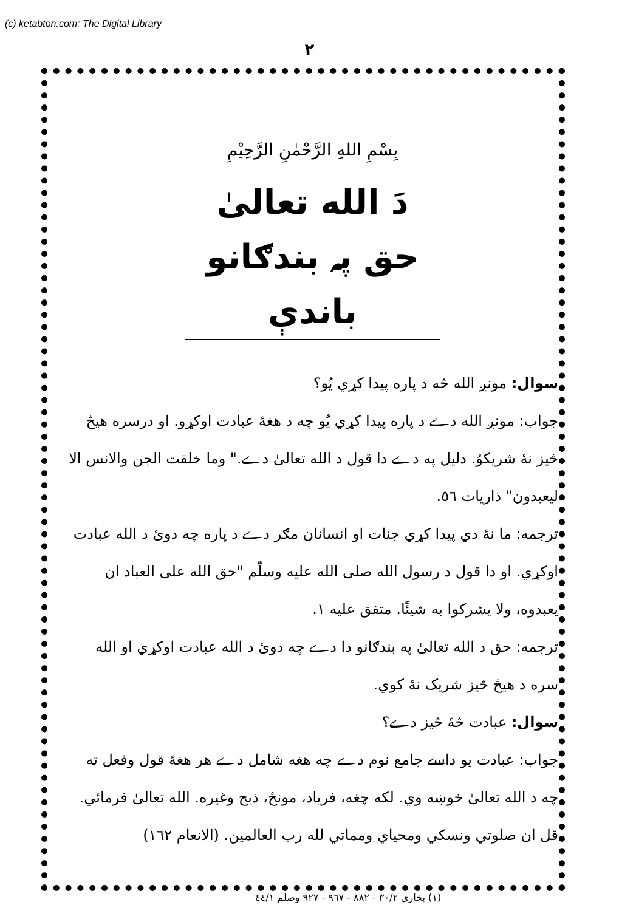(c) ketabton.com: The Digital Library
۲
بِسْمِ اللهِ الرَّحْمٰنِ الرَّحِيْمِ
دَ الله تعالىٰ حق پہ بندګانو باندې
سوال: مونږ الله څه د پاره پيدا کړي يُو؟
جواب: مونږ الله دے د پاره پيدا کړي يُو چه د هغهٔ عبادت اوکړو. او درسره هيڅ څيز نهٔ شريکوُ. دليل په دے دا قول د الله تعالىٰ دے." وما خلقت الجن والانس الا ليعبدون" ذاريات ٥٦.
ترجمه: ما نهٔ دي پيدا کړي جنات او انسانان مګر دے د پاره چه دوئ د الله عبادت اوکړي. او دا قول د رسول الله صلى الله عليه وسلّم "حق الله على العباد ان يعبدوه، ولا يشركوا به شيئًا. متفق عليه ١.
ترجمه: حق د الله تعالىٰ په بندګانو دا دے چه دوئ د الله عبادت اوکړي او الله سره د هيڅ څيز شريک نهٔ کوي.
سوال: عبادت څهٔ څيز دے؟
جواب: عبادت يو داسے جامع نوم دے چه هغه شامل دے هر هغهٔ قول وفعل ته چه د الله تعالىٰ خوښه وي. لکه چغه، فرياد، مونځ، ذبح وغيره. الله تعالىٰ فرمائي. قل ان صلوتي ونسكي ومحياي ومماتي لله رب العالمين. (الانعام ١٦٢)
(١) بخاري ٣٠/٢ - ٨٨٢ - ٩٦٧ - ٩٢٧ وصلم ٤٤/١